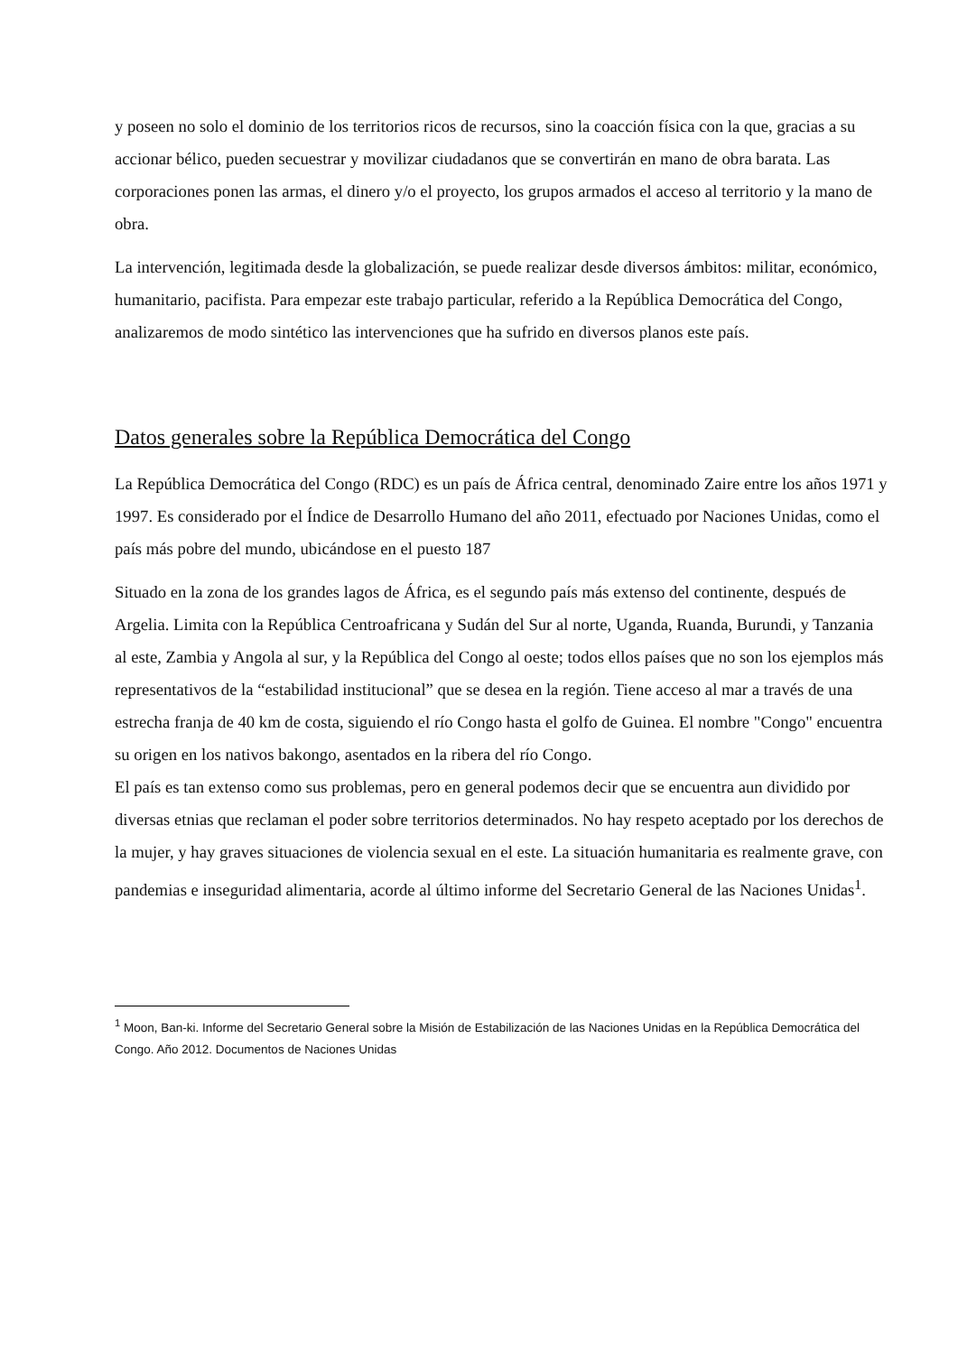y poseen no solo el dominio de los territorios ricos de recursos, sino la coacción física con la que, gracias a su accionar bélico, pueden secuestrar y movilizar ciudadanos que se convertirán en mano de obra barata. Las corporaciones ponen las armas, el dinero y/o el proyecto, los grupos armados el acceso al territorio y la mano de obra.
La intervención, legitimada desde la globalización, se puede realizar desde diversos ámbitos: militar, económico, humanitario, pacifista. Para empezar este trabajo particular, referido a la República Democrática del Congo, analizaremos de modo sintético las intervenciones que ha sufrido en diversos planos este país.
Datos generales sobre la República Democrática del Congo
La República Democrática del Congo (RDC) es un país de África central, denominado Zaire entre los años 1971 y 1997. Es considerado por el Índice de Desarrollo Humano del año 2011, efectuado por Naciones Unidas, como el país más pobre del mundo, ubicándose en el puesto 187
Situado en la zona de los grandes lagos de África, es el segundo país más extenso del continente, después de Argelia. Limita con la República Centroafricana y Sudán del Sur al norte, Uganda, Ruanda, Burundi, y Tanzania al este, Zambia y Angola al sur, y la República del Congo al oeste; todos ellos países que no son los ejemplos más representativos de la “estabilidad institucional” que se desea en la región. Tiene acceso al mar a través de una estrecha franja de 40 km de costa, siguiendo el río Congo hasta el golfo de Guinea. El nombre "Congo" encuentra su origen en los nativos bakongo, asentados en la ribera del río Congo.
El país es tan extenso como sus problemas, pero en general podemos decir que se encuentra aun dividido por diversas etnias que reclaman el poder sobre territorios determinados. No hay respeto aceptado por los derechos de la mujer, y hay graves situaciones de violencia sexual en el este. La situación humanitaria es realmente grave, con pandemias e inseguridad alimentaria, acorde al último informe del Secretario General de las Naciones Unidas<sup>1</sup>.
<sup>1</sup> Moon, Ban-ki. Informe del Secretario General sobre la Misión de Estabilización de las Naciones Unidas en la República Democrática del Congo. Año 2012. Documentos de Naciones Unidas